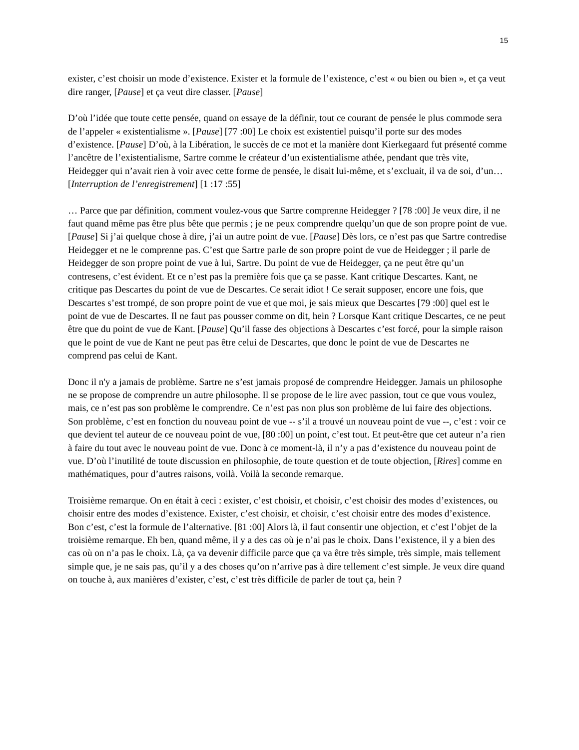15
exister, c’est choisir un mode d’existence. Exister et la formule de l’existence, c’est « ou bien ou bien », et ça veut dire ranger, [Pause] et ça veut dire classer. [Pause]
D’où l’idée que toute cette pensée, quand on essaye de la définir, tout ce courant de pensée le plus commode sera de l’appeler « existentialisme ». [Pause] [77 :00] Le choix est existentiel puisqu’il porte sur des modes d’existence. [Pause] D’où, à la Libération, le succès de ce mot et la manière dont Kierkegaard fut présenté comme l’ancêtre de l’existentialisme, Sartre comme le créateur d’un existentialisme athée, pendant que très vite, Heidegger qui n’avait rien à voir avec cette forme de pensée, le disait lui-même, et s’excluait, il va de soi, d’un… [Interruption de l’enregistrement] [1 :17 :55]
… Parce que par définition, comment voulez-vous que Sartre comprenne Heidegger ? [78 :00] Je veux dire, il ne faut quand même pas être plus bête que permis ; je ne peux comprendre quelqu’un que de son propre point de vue. [Pause] Si j’ai quelque chose à dire, j’ai un autre point de vue. [Pause] Dès lors, ce n’est pas que Sartre contredise Heidegger et ne le comprenne pas. C’est que Sartre parle de son propre point de vue de Heidegger ; il parle de Heidegger de son propre point de vue à lui, Sartre. Du point de vue de Heidegger, ça ne peut être qu’un contresens, c’est évident. Et ce n’est pas la première fois que ça se passe. Kant critique Descartes. Kant, ne critique pas Descartes du point de vue de Descartes. Ce serait idiot ! Ce serait supposer, encore une fois, que Descartes s’est trompé, de son propre point de vue et que moi, je sais mieux que Descartes [79 :00] quel est le point de vue de Descartes. Il ne faut pas pousser comme on dit, hein ? Lorsque Kant critique Descartes, ce ne peut être que du point de vue de Kant. [Pause] Qu’il fasse des objections à Descartes c’est forcé, pour la simple raison que le point de vue de Kant ne peut pas être celui de Descartes, que donc le point de vue de Descartes ne comprend pas celui de Kant.
Donc il n'y a jamais de problème. Sartre ne s’est jamais proposé de comprendre Heidegger. Jamais un philosophe ne se propose de comprendre un autre philosophe. Il se propose de le lire avec passion, tout ce que vous voulez, mais, ce n’est pas son problème le comprendre. Ce n’est pas non plus son problème de lui faire des objections. Son problème, c’est en fonction du nouveau point de vue -- s’il a trouvé un nouveau point de vue --, c’est : voir ce que devient tel auteur de ce nouveau point de vue, [80 :00] un point, c’est tout. Et peut-être que cet auteur n’a rien à faire du tout avec le nouveau point de vue. Donc à ce moment-là, il n’y a pas d’existence du nouveau point de vue. D’où l’inutilité de toute discussion en philosophie, de toute question et de toute objection, [Rires] comme en mathématiques, pour d’autres raisons, voilà. Voilà la seconde remarque.
Troisième remarque. On en était à ceci : exister, c’est choisir, et choisir, c’est choisir des modes d’existences, ou choisir entre des modes d’existence. Exister, c’est choisir, et choisir, c’est choisir entre des modes d’existence. Bon c’est, c’est la formule de l’alternative. [81 :00] Alors là, il faut consentir une objection, et c’est l’objet de la troisième remarque. Eh ben, quand même, il y a des cas où je n’ai pas le choix. Dans l’existence, il y a bien des cas où on n’a pas le choix. Là, ça va devenir difficile parce que ça va être très simple, très simple, mais tellement simple que, je ne sais pas, qu’il y a des choses qu’on n’arrive pas à dire tellement c’est simple. Je veux dire quand on touche à, aux manières d’exister, c’est, c’est très difficile de parler de tout ça, hein ?